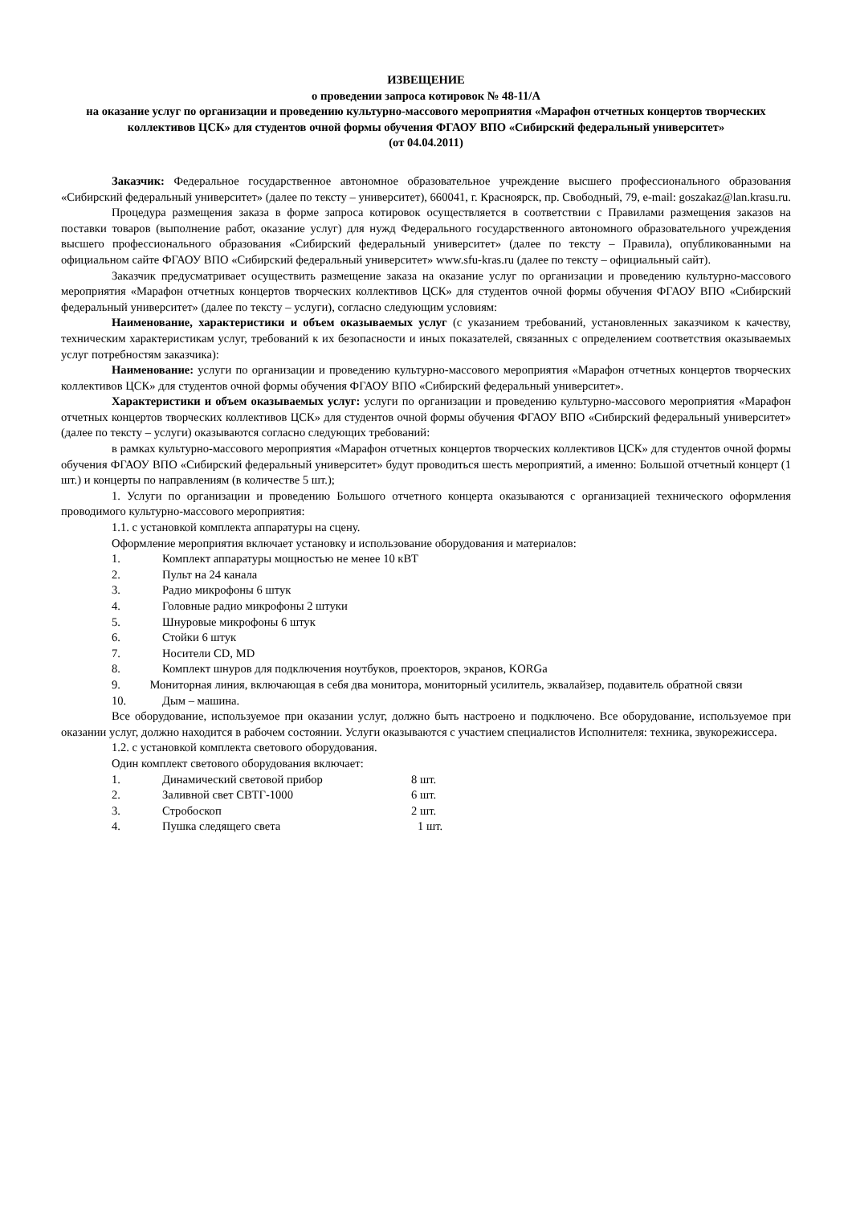ИЗВЕЩЕНИЕ
о проведении запроса котировок № 48-11/А
на оказание услуг по организации и проведению культурно-массового мероприятия «Марафон отчетных концертов творческих коллективов ЦСК» для студентов очной формы обучения ФГАОУ ВПО «Сибирский федеральный университет»
(от 04.04.2011)
Заказчик: Федеральное государственное автономное образовательное учреждение высшего профессионального образования «Сибирский федеральный университет» (далее по тексту – университет), 660041, г. Красноярск, пр. Свободный, 79, e-mail: goszakaz@lan.krasu.ru.
Процедура размещения заказа в форме запроса котировок осуществляется в соответствии с Правилами размещения заказов на поставки товаров (выполнение работ, оказание услуг) для нужд Федерального государственного автономного образовательного учреждения высшего профессионального образования «Сибирский федеральный университет» (далее по тексту – Правила), опубликованными на официальном сайте ФГАОУ ВПО «Сибирский федеральный университет» www.sfu-kras.ru (далее по тексту – официальный сайт).
Заказчик предусматривает осуществить размещение заказа на оказание услуг по организации и проведению культурно-массового мероприятия «Марафон отчетных концертов творческих коллективов ЦСК» для студентов очной формы обучения ФГАОУ ВПО «Сибирский федеральный университет» (далее по тексту – услуги), согласно следующим условиям:
Наименование, характеристики и объем оказываемых услуг (с указанием требований, установленных заказчиком к качеству, техническим характеристикам услуг, требований к их безопасности и иных показателей, связанных с определением соответствия оказываемых услуг потребностям заказчика):
Наименование: услуги по организации и проведению культурно-массового мероприятия «Марафон отчетных концертов творческих коллективов ЦСК» для студентов очной формы обучения ФГАОУ ВПО «Сибирский федеральный университет».
Характеристики и объем оказываемых услуг: услуги по организации и проведению культурно-массового мероприятия «Марафон отчетных концертов творческих коллективов ЦСК» для студентов очной формы обучения ФГАОУ ВПО «Сибирский федеральный университет» (далее по тексту – услуги) оказываются согласно следующих требований:
в рамках культурно-массового мероприятия «Марафон отчетных концертов творческих коллективов ЦСК» для студентов очной формы обучения ФГАОУ ВПО «Сибирский федеральный университет» будут проводиться шесть мероприятий, а именно: Большой отчетный концерт (1 шт.) и концерты по направлениям (в количестве 5 шт.);
1. Услуги по организации и проведению Большого отчетного концерта оказываются с организацией технического оформления проводимого культурно-массового мероприятия:
1.1. с установкой комплекта аппаратуры на сцену.
Оформление мероприятия включает установку и использование оборудования и материалов:
1. Комплект аппаратуры мощностью не менее 10 кВТ
2. Пульт на 24 канала
3. Радио микрофоны 6 штук
4. Головные радио микрофоны 2 штуки
5. Шнуровые микрофоны 6 штук
6. Стойки 6 штук
7. Носители CD, MD
8. Комплект шнуров для подключения ноутбуков, проекторов, экранов, KORGa
9. Мониторная линия, включающая в себя два монитора, мониторный усилитель, эквалайзер, подавитель обратной связи
10. Дым – машина.
Все оборудование, используемое при оказании услуг, должно быть настроено и подключено. Все оборудование, используемое при оказании услуг, должно находится в рабочем состоянии. Услуги оказываются с участием специалистов Исполнителя: техника, звукорежиссера.
1.2. с установкой комплекта светового оборудования.
Один комплект светового оборудования включает:
1. Динамический световой прибор 8 шт.
2. Заливной свет СВТГ-1000 6 шт.
3. Стробоскоп 2 шт.
4. Пушка следящего света 1 шт.